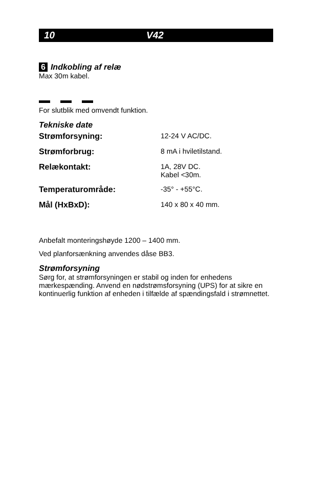10 V42
6 Indkobling af relæ
Max 30m kabel.
For slutblik med omvendt funktion.
Tekniske date
| Strømforsyning: | 12-24 V AC/DC. |
| Strømforbrug: | 8 mA i hviletilstand. |
| Relækontakt: | 1A, 28V DC. Kabel <30m. |
| Temperaturområde: | -35° - +55°C. |
| Mål (HxBxD): | 140 x 80 x 40 mm. |
Anbefalt monteringshøyde 1200 – 1400 mm.
Ved planforsænkning anvendes dåse BB3.
Strømforsyning
Sørg for, at strømforsyningen er stabil og inden for enhedens mærkespænding. Anvend en nødstrømsforsyning (UPS) for at sikre en kontinuerlig funktion af enheden i tilfælde af spændingsfald i strømnettet.